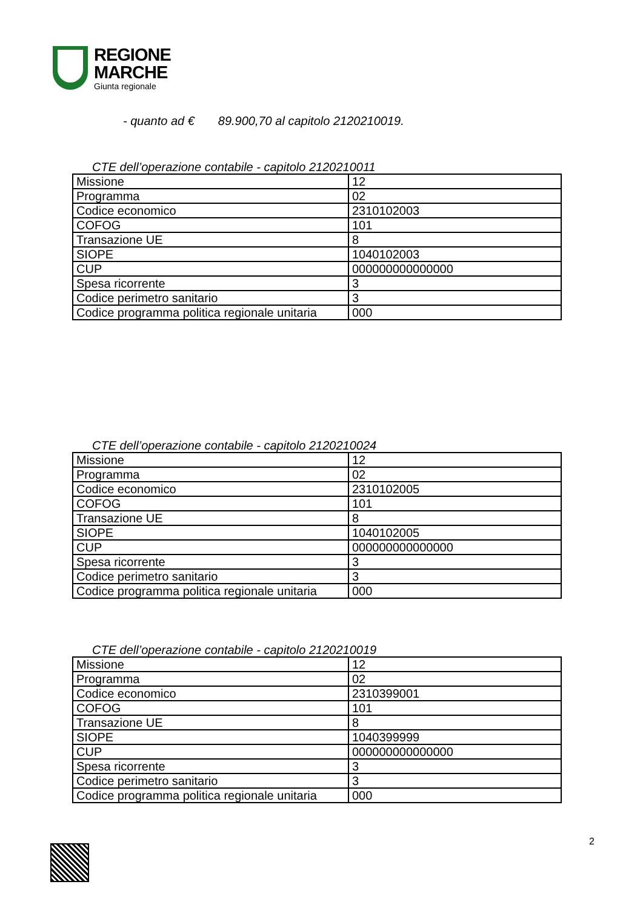REGIONE
MARCHE
Giunta regionale
- quanto ad € 89.900,70 al capitolo 2120210019.
CTE dell’operazione contabile - capitolo 2120210011
| Missione | 12 |
| Programma | 02 |
| Codice economico | 2310102003 |
| COFOG | 101 |
| Transazione UE | 8 |
| SIOPE | 1040102003 |
| CUP | 000000000000000 |
| Spesa ricorrente | 3 |
| Codice perimetro sanitario | 3 |
| Codice programma politica regionale unitaria | 000 |
CTE dell’operazione contabile - capitolo 2120210024
| Missione | 12 |
| Programma | 02 |
| Codice economico | 2310102005 |
| COFOG | 101 |
| Transazione UE | 8 |
| SIOPE | 1040102005 |
| CUP | 000000000000000 |
| Spesa ricorrente | 3 |
| Codice perimetro sanitario | 3 |
| Codice programma politica regionale unitaria | 000 |
CTE dell’operazione contabile - capitolo 2120210019
| Missione | 12 |
| Programma | 02 |
| Codice economico | 2310399001 |
| COFOG | 101 |
| Transazione UE | 8 |
| SIOPE | 1040399999 |
| CUP | 000000000000000 |
| Spesa ricorrente | 3 |
| Codice perimetro sanitario | 3 |
| Codice programma politica regionale unitaria | 000 |
2